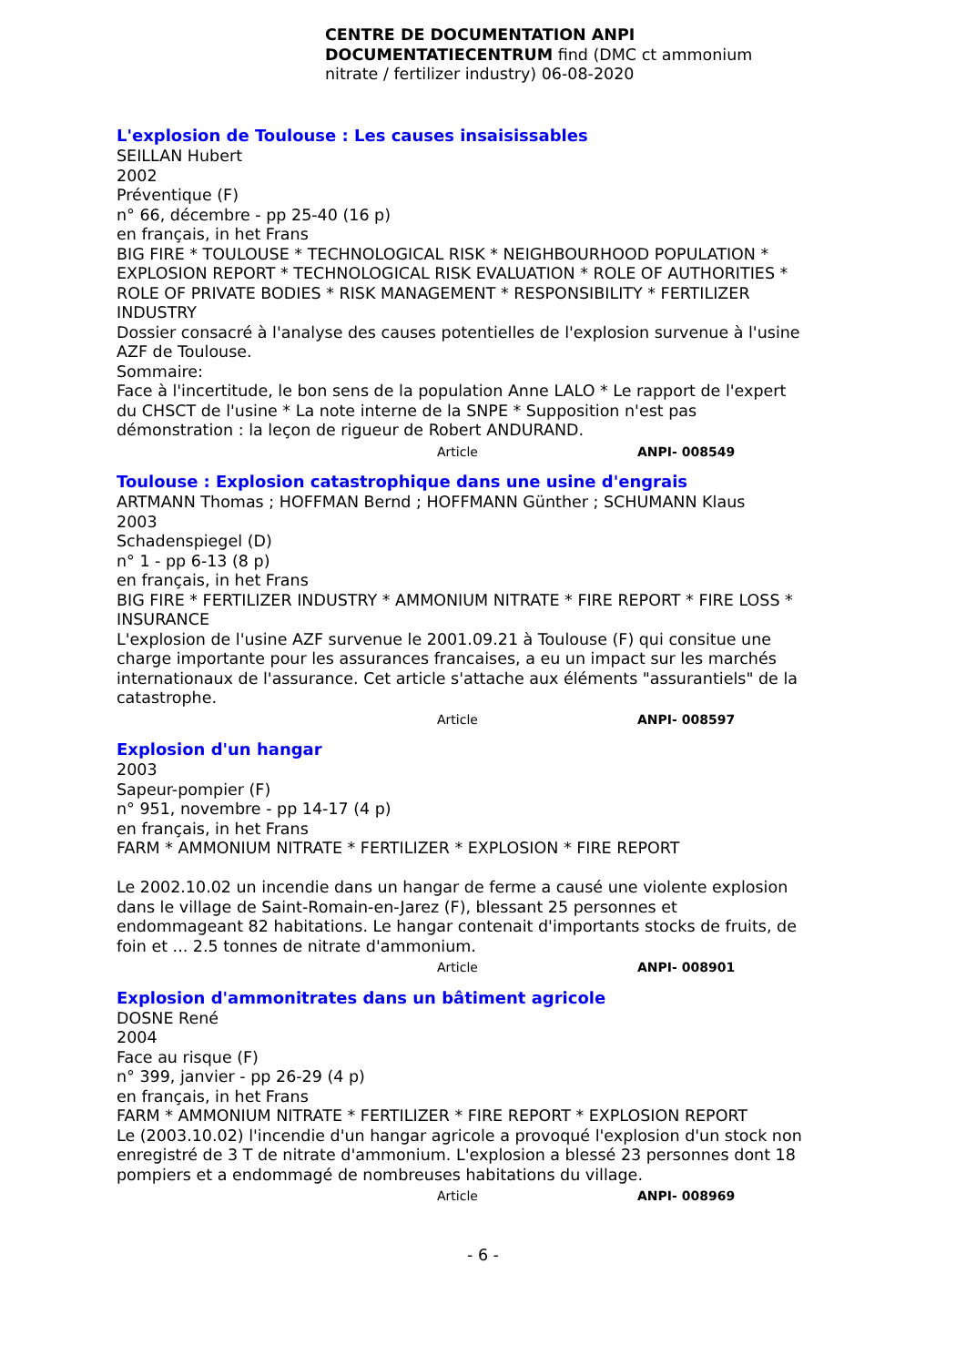CENTRE DE DOCUMENTATION ANPI DOCUMENTATIECENTRUM find (DMC ct ammonium nitrate / fertilizer industry) 06-08-2020
L'explosion de Toulouse : Les causes insaisissables
SEILLAN Hubert
2002
Préventique (F)
n° 66, décembre - pp 25-40 (16 p)
en français, in het Frans
BIG FIRE * TOULOUSE * TECHNOLOGICAL RISK * NEIGHBOURHOOD POPULATION * EXPLOSION REPORT * TECHNOLOGICAL RISK EVALUATION * ROLE OF AUTHORITIES * ROLE OF PRIVATE BODIES * RISK MANAGEMENT * RESPONSIBILITY * FERTILIZER INDUSTRY
Dossier consacré à l'analyse des causes potentielles de l'explosion survenue à l'usine AZF de Toulouse.
Sommaire:
Face à l'incertitude, le bon sens de la population Anne LALO * Le rapport de l'expert du CHSCT de l'usine * La note interne de la SNPE * Supposition n'est pas démonstration : la leçon de rigueur de Robert ANDURAND.
Article ANPI- 008549
Toulouse : Explosion catastrophique dans une usine d'engrais
ARTMANN Thomas ; HOFFMAN Bernd ; HOFFMANN Günther ; SCHUMANN Klaus
2003
Schadenspiegel (D)
n° 1 - pp 6-13 (8 p)
en français, in het Frans
BIG FIRE * FERTILIZER INDUSTRY * AMMONIUM NITRATE * FIRE REPORT * FIRE LOSS * INSURANCE
L'explosion de l'usine AZF survenue le 2001.09.21 à Toulouse (F) qui consitue une charge importante pour les assurances francaises, a eu un impact sur les marchés internationaux de l'assurance. Cet article s'attache aux éléments "assurantiels" de la catastrophe.
Article ANPI- 008597
Explosion d'un hangar
2003
Sapeur-pompier (F)
n° 951, novembre - pp 14-17 (4 p)
en français, in het Frans
FARM * AMMONIUM NITRATE * FERTILIZER * EXPLOSION * FIRE REPORT
Le 2002.10.02 un incendie dans un hangar de ferme a causé une violente explosion dans le village de Saint-Romain-en-Jarez (F), blessant 25 personnes et endommageant 82 habitations. Le hangar contenait d'importants stocks de fruits, de foin et ... 2.5 tonnes de nitrate d'ammonium.
Article ANPI- 008901
Explosion d'ammonitrates dans un bâtiment agricole
DOSNE René
2004
Face au risque (F)
n° 399, janvier - pp 26-29 (4 p)
en français, in het Frans
FARM * AMMONIUM NITRATE * FERTILIZER * FIRE REPORT * EXPLOSION REPORT
Le (2003.10.02) l'incendie d'un hangar agricole a provoqué l'explosion d'un stock non enregistré de 3 T de nitrate d'ammonium. L'explosion a blessé 23 personnes dont 18 pompiers et a endommagé de nombreuses habitations du village.
Article ANPI- 008969
- 6 -